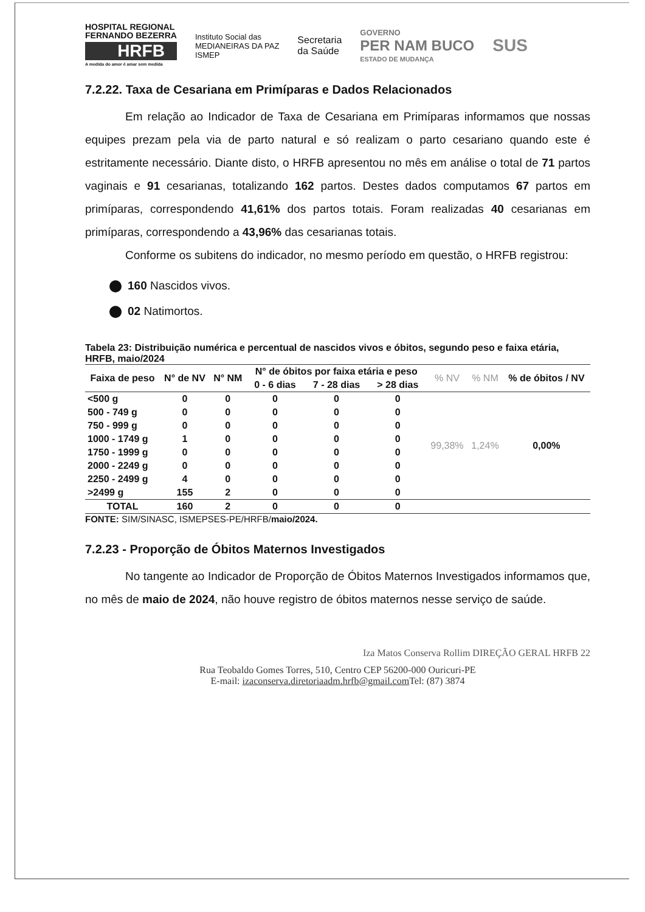HOSPITAL REGIONAL
FERNANDO BEZERRA
HRFB
A medida do amor é amar sem medida
Instituto Social das
MEDIANEIRAS DA PAZ
ISMEP
Secretaria
da Saúde
GOVERNO
PER NAM BUCO
ESTADO DE MUDANÇA
SUS
7.2.22. Taxa de Cesariana em Primíparas e Dados Relacionados
Em relação ao Indicador de Taxa de Cesariana em Primíparas informamos que nossas equipes prezam pela via de parto natural e só realizam o parto cesariano quando este é estritamente necessário. Diante disto, o HRFB apresentou no mês em análise o total de 71 partos vaginais e 91 cesarianas, totalizando 162 partos. Destes dados computamos 67 partos em primíparas, correspondendo 41,61% dos partos totais. Foram realizadas 40 cesarianas em primíparas, correspondendo a 43,96% das cesarianas totais.
Conforme os subitens do indicador, no mesmo período em questão, o HRFB registrou:
160 Nascidos vivos.
02 Natimortos.
Tabela 23: Distribuição numérica e percentual de nascidos vivos e óbitos, segundo peso e faixa etária, HRFB, maio/2024
| Faixa de peso | N° de NV | N° NM | N° de óbitos por faixa etária e peso | | | % NV | % NM | % de óbitos / NV |
| --- | --- | --- | --- | --- | --- | --- | --- | --- |
| | | | 0 - 6 dias | 7 - 28 dias | > 28 dias | | | |
| <500 g | 0 | 0 | 0 | 0 | 0 | 99,38% | 1,24% | 0,00% |
| 500 - 749 g | 0 | 0 | 0 | 0 | 0 | | | |
| 750 - 999 g | 0 | 0 | 0 | 0 | 0 | | | |
| 1000 - 1749 g | 1 | 0 | 0 | 0 | 0 | | | |
| 1750 - 1999 g | 0 | 0 | 0 | 0 | 0 | | | |
| 2000 - 2249 g | 0 | 0 | 0 | 0 | 0 | | | |
| 2250 - 2499 g | 4 | 0 | 0 | 0 | 0 | | | |
| >2499 g | 155 | 2 | 0 | 0 | 0 | | | |
| TOTAL | 160 | 2 | 0 | 0 | 0 | | | |
FONTE: SIM/SINASC, ISMEPSES-PE/HRFB/maio/2024.
7.2.23 - Proporção de Óbitos Maternos Investigados
No tangente ao Indicador de Proporção de Óbitos Maternos Investigados informamos que, no mês de maio de 2024, não houve registro de óbitos maternos nesse serviço de saúde.
Iza Matos Conserva Rollim DIREÇÃO GERAL HRFB 22
Rua Teobaldo Gomes Torres, 510, Centro CEP 56200-000 Ouricuri-PE
E-mail: izaconserva.diretoriaadm.hrfb@gmail.com Tel: (87) 3874